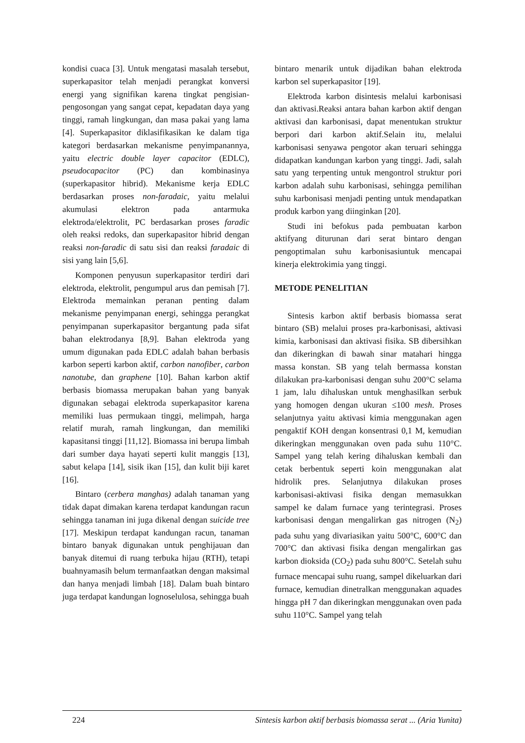kondisi cuaca [3]. Untuk mengatasi masalah tersebut, superkapasitor telah menjadi perangkat konversi energi yang signifikan karena tingkat pengisian-pengosongan yang sangat cepat, kepadatan daya yang tinggi, ramah lingkungan, dan masa pakai yang lama [4]. Superkapasitor diklasifikasikan ke dalam tiga kategori berdasarkan mekanisme penyimpanannya, yaitu electric double layer capacitor (EDLC), pseudocapacitor (PC) dan kombinasinya (superkapasitor hibrid). Mekanisme kerja EDLC berdasarkan proses non-faradaic, yaitu melalui akumulasi elektron pada antarmuka elektroda/elektrolit, PC berdasarkan proses faradic oleh reaksi redoks, dan superkapasitor hibrid dengan reaksi non-faradic di satu sisi dan reaksi faradaic di sisi yang lain [5,6].
Komponen penyusun superkapasitor terdiri dari elektroda, elektrolit, pengumpul arus dan pemisah [7]. Elektroda memainkan peranan penting dalam mekanisme penyimpanan energi, sehingga perangkat penyimpanan superkapasitor bergantung pada sifat bahan elektrodanya [8,9]. Bahan elektroda yang umum digunakan pada EDLC adalah bahan berbasis karbon seperti karbon aktif, carbon nanofiber, carbon nanotube, dan graphene [10]. Bahan karbon aktif berbasis biomassa merupakan bahan yang banyak digunakan sebagai elektroda superkapasitor karena memiliki luas permukaan tinggi, melimpah, harga relatif murah, ramah lingkungan, dan memiliki kapasitansi tinggi [11,12]. Biomassa ini berupa limbah dari sumber daya hayati seperti kulit manggis [13], sabut kelapa [14], sisik ikan [15], dan kulit biji karet [16].
Bintaro (cerbera manghas) adalah tanaman yang tidak dapat dimakan karena terdapat kandungan racun sehingga tanaman ini juga dikenal dengan suicide tree [17]. Meskipun terdapat kandungan racun, tanaman bintaro banyak digunakan untuk penghijauan dan banyak ditemui di ruang terbuka hijau (RTH), tetapi buahnyamasih belum termanfaatkan dengan maksimal dan hanya menjadi limbah [18]. Dalam buah bintaro juga terdapat kandungan lognoselulosa, sehingga buah
bintaro menarik untuk dijadikan bahan elektroda karbon sel superkapasitor [19].
Elektroda karbon disintesis melalui karbonisasi dan aktivasi.Reaksi antara bahan karbon aktif dengan aktivasi dan karbonisasi, dapat menentukan struktur berpori dari karbon aktif.Selain itu, melalui karbonisasi senyawa pengotor akan teruari sehingga didapatkan kandungan karbon yang tinggi. Jadi, salah satu yang terpenting untuk mengontrol struktur pori karbon adalah suhu karbonisasi, sehingga pemilihan suhu karbonisasi menjadi penting untuk mendapatkan produk karbon yang diinginkan [20].
Studi ini befokus pada pembuatan karbon aktifyang diturunan dari serat bintaro dengan pengoptimalan suhu karbonisasiuntuk mencapai kinerja elektrokimia yang tinggi.
METODE PENELITIAN
Sintesis karbon aktif berbasis biomassa serat bintaro (SB) melalui proses pra-karbonisasi, aktivasi kimia, karbonisasi dan aktivasi fisika. SB dibersihkan dan dikeringkan di bawah sinar matahari hingga massa konstan. SB yang telah bermassa konstan dilakukan pra-karbonisasi dengan suhu 200°C selama 1 jam, lalu dihaluskan untuk menghasilkan serbuk yang homogen dengan ukuran ≤100 mesh. Proses selanjutnya yaitu aktivasi kimia menggunakan agen pengaktif KOH dengan konsentrasi 0,1 M, kemudian dikeringkan menggunakan oven pada suhu 110°C. Sampel yang telah kering dihaluskan kembali dan cetak berbentuk seperti koin menggunakan alat hidrolik pres. Selanjutnya dilakukan proses karbonisasi-aktivasi fisika dengan memasukkan sampel ke dalam furnace yang terintegrasi. Proses karbonisasi dengan mengalirkan gas nitrogen (N<sub>2</sub>) pada suhu yang divariasikan yaitu 500°C, 600°C dan 700°C dan aktivasi fisika dengan mengalirkan gas karbon dioksida (CO<sub>2</sub>) pada suhu 800°C. Setelah suhu furnace mencapai suhu ruang, sampel dikeluarkan dari furnace, kemudian dinetralkan menggunakan aquades hingga pH 7 dan dikeringkan menggunakan oven pada suhu 110°C. Sampel yang telah
224 Sintesis karbon aktif berbasis biomassa serat ... (Aria Yunita)